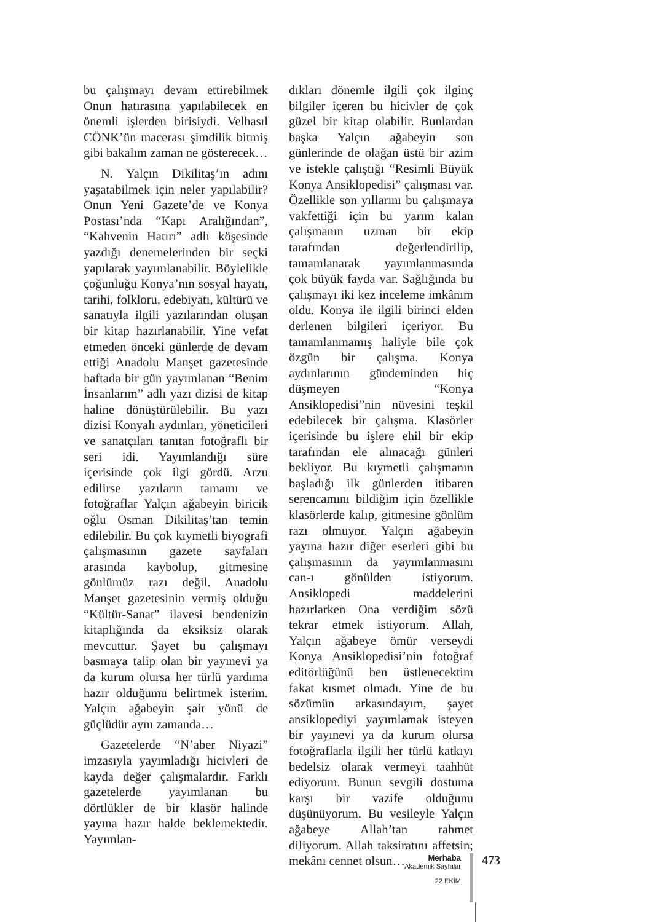bu çalışmayı devam ettirebilmek Onun hatırasına yapılabilecek en önemli işlerden birisiydi. Velhasıl CÖNK’ün macerası şimdilik bitmiş gibi bakalım zaman ne gösterecek…
N. Yalçın Dikilitaş’ın adını yaşatabilmek için neler yapılabilir? Onun Yeni Gazete’de ve Konya Postası’nda “Kapı Aralığından”, “Kahvenin Hatırı” adlı köşesinde yazdığı denemelerinden bir seçki yapılarak yayımlanabilir. Böylelikle çoğunluğu Konya’nın sosyal hayatı, tarihi, folkloru, edebiyatı, kültürü ve sanatıyla ilgili yazılarından oluşan bir kitap hazırlanabilir. Yine vefat etmeden önceki günlerde de devam ettiği Anadolu Manşet gazetesinde haftada bir gün yayımlanan “Benim İnsanlarım” adlı yazı dizisi de kitap haline dönüştürülebilir. Bu yazı dizisi Konyalı aydınları, yöneticileri ve sanatçıları tanıtan fotoğraflı bir seri idi. Yayımlandığı süre içerisinde çok ilgi gördü. Arzu edilirse yazıların tamamı ve fotoğraflar Yalçın ağabeyin biricik oğlu Osman Dikilitaş’tan temin edilebilir. Bu çok kıymetli biyografi çalışmasının gazete sayfaları arasında kaybolup, gitmesine gönlümüz razı değil. Anadolu Manşet gazetesinin vermiş olduğu “Kültür-Sanat” ilavesi bendenizin kitaplığında da eksiksiz olarak mevcuttur. Şayet bu çalışmayı basmaya talip olan bir yayınevi ya da kurum olursa her türlü yardıma hazır olduğumu belirtmek isterim. Yalçın ağabeyin şair yönü de güçlüdür aynı zamanda…
Gazetelerde “N’aber Niyazi” imzasıyla yayımladığı hicivleri de kayda değer çalışmalardır. Farklı gazetelerde yayımlanan bu dörtlükler de bir klasör halinde yayına hazır halde beklemektedir. Yayımlan-
dıkları dönemle ilgili çok ilginç bilgiler içeren bu hicivler de çok güzel bir kitap olabilir. Bunlardan başka Yalçın ağabeyin son günlerinde de olağan üstü bir azim ve istekle çalıştığı “Resimli Büyük Konya Ansiklopedisi” çalışması var. Özellikle son yıllarını bu çalışmaya vakfettiği için bu yarım kalan çalışmanın uzman bir ekip tarafından değerlendirilip, tamamlanarak yayımlanmasında çok büyük fayda var. Sağlığında bu çalışmayı iki kez inceleme imkânım oldu. Konya ile ilgili birinci elden derlenen bilgileri içeriyor. Bu tamamlanmamış haliyle bile çok özgün bir çalışma. Konya aydınlarının gündeminden hiç düşmeyen “Konya Ansiklopedisi”nin nüvesini teşkil edebilecek bir çalışma. Klasörler içerisinde bu işlere ehil bir ekip tarafından ele alınacağı günleri bekliyor. Bu kıymetli çalışmanın başladığı ilk günlerden itibaren serencamını bildiğim için özellikle klasörlerde kalıp, gitmesine gönlüm razı olmuyor. Yalçın ağabeyin yayına hazır diğer eserleri gibi bu çalışmasının da yayımlanmasını can-ı gönülden istiyorum. Ansiklopedi maddelerini hazırlarken Ona verdiğim sözü tekrar etmek istiyorum. Allah, Yalçın ağabeye ömür verseydi Konya Ansiklopedisi’nin fotoğraf editörlüğünü ben üstlenecektim fakat kısmet olmadı. Yine de bu sözümün arkasındayım, şayet ansiklopediyi yayımlamak isteyen bir yayınevi ya da kurum olursa fotoğraflarla ilgili her türlü katkıyı bedelsiz olarak vermeyi taahhüt ediyorum. Bunun sevgili dostuma karşı bir vazife olduğunu düşünüyorum. Bu vesileyle Yalçın ağabeye Allah’tan rahmet diliyorum. Allah taksiratını affetsin; mekânı cennet olsun…
Merhaba
Akademik Sayfalar
22 EKİM
473